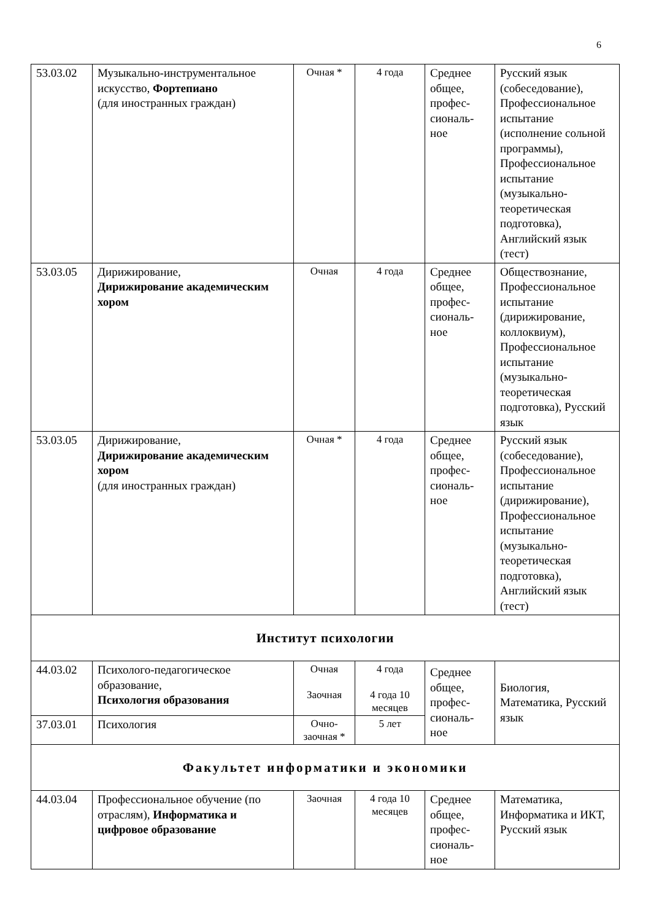6
| 53.03.02 | Музыкально-инструментальное искусство, Фортепиано (для иностранных граждан) | Очная * | 4 года | Среднее общее, профес-сиональ-ное | Русский язык (собеседование), Профессиональное испытание (исполнение сольной программы), Профессиональное испытание (музыкально-теоретическая подготовка), Английский язык (тест) |
| 53.03.05 | Дирижирование, Дирижирование академическим хором | Очная | 4 года | Среднее общее, профес-сиональ-ное | Обществознание, Профессиональное испытание (дирижирование, коллоквиум), Профессиональное испытание (музыкально-теоретическая подготовка), Русский язык |
| 53.03.05 | Дирижирование, Дирижирование академическим хором (для иностранных граждан) | Очная * | 4 года | Среднее общее, профес-сиональ-ное | Русский язык (собеседование), Профессиональное испытание (дирижирование), Профессиональное испытание (музыкально-теоретическая подготовка), Английский язык (тест) |
| Институт психологии | | | | | |
| 44.03.02 | Психолого-педагогическое образование, Психология образования | Очная Заочная | 4 года 4 года 10 месяцев | Среднее общее, профес-сиональ-ное | Биология, Математика, Русский язык |
| 37.03.01 | Психология | Очно-заочная * | 5 лет | | |
| Факультет информатики и экономики | | | | | |
| 44.03.04 | Профессиональное обучение (по отраслям), Информатика и цифровое образование | Заочная | 4 года 10 месяцев | Среднее общее, профес-сиональ-ное | Математика, Информатика и ИКТ, Русский язык |